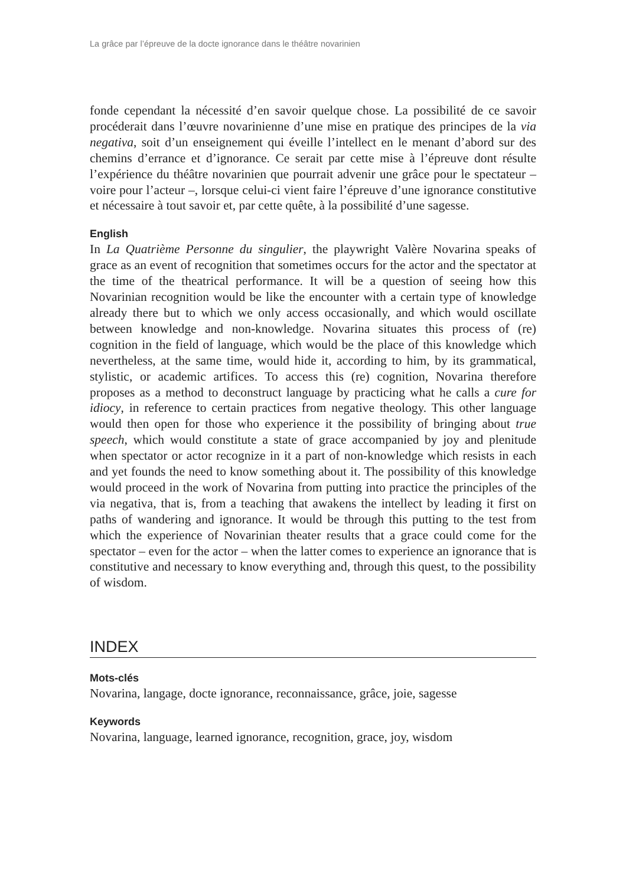La grâce par l’épreuve de la docte ignorance dans le théâtre novarinien
fonde cependant la nécessité d’en savoir quelque chose. La possibilité de ce savoir procéderait dans l’œuvre novarinienne d’une mise en pratique des principes de la via negativa, soit d’un enseignement qui éveille l’intellect en le menant d’abord sur des chemins d’errance et d’ignorance. Ce serait par cette mise à l’épreuve dont résulte l’expérience du théâtre novarinien que pourrait advenir une grâce pour le spectateur – voire pour l’acteur –, lorsque celui-ci vient faire l’épreuve d’une ignorance constitutive et nécessaire à tout savoir et, par cette quête, à la possibilité d’une sagesse.
English
In La Quatrième Personne du singulier, the playwright Valère Novarina speaks of grace as an event of recognition that sometimes occurs for the actor and the spectator at the time of the theatrical performance. It will be a question of seeing how this Novarinian recognition would be like the encounter with a certain type of knowledge already there but to which we only access occasionally, and which would oscillate between knowledge and non-knowledge. Novarina situates this process of (re) cognition in the field of language, which would be the place of this knowledge which nevertheless, at the same time, would hide it, according to him, by its grammatical, stylistic, or academic artifices. To access this (re) cognition, Novarina therefore proposes as a method to deconstruct language by practicing what he calls a cure for idiocy, in reference to certain practices from negative theology. This other language would then open for those who experience it the possibility of bringing about true speech, which would constitute a state of grace accompanied by joy and plenitude when spectator or actor recognize in it a part of non-knowledge which resists in each and yet founds the need to know something about it. The possibility of this knowledge would proceed in the work of Novarina from putting into practice the principles of the via negativa, that is, from a teaching that awakens the intellect by leading it first on paths of wandering and ignorance. It would be through this putting to the test from which the experience of Novarinian theater results that a grace could come for the spectator – even for the actor – when the latter comes to experience an ignorance that is constitutive and necessary to know everything and, through this quest, to the possibility of wisdom.
INDEX
Mots-clés
Novarina, langage, docte ignorance, reconnaissance, grâce, joie, sagesse
Keywords
Novarina, language, learned ignorance, recognition, grace, joy, wisdom